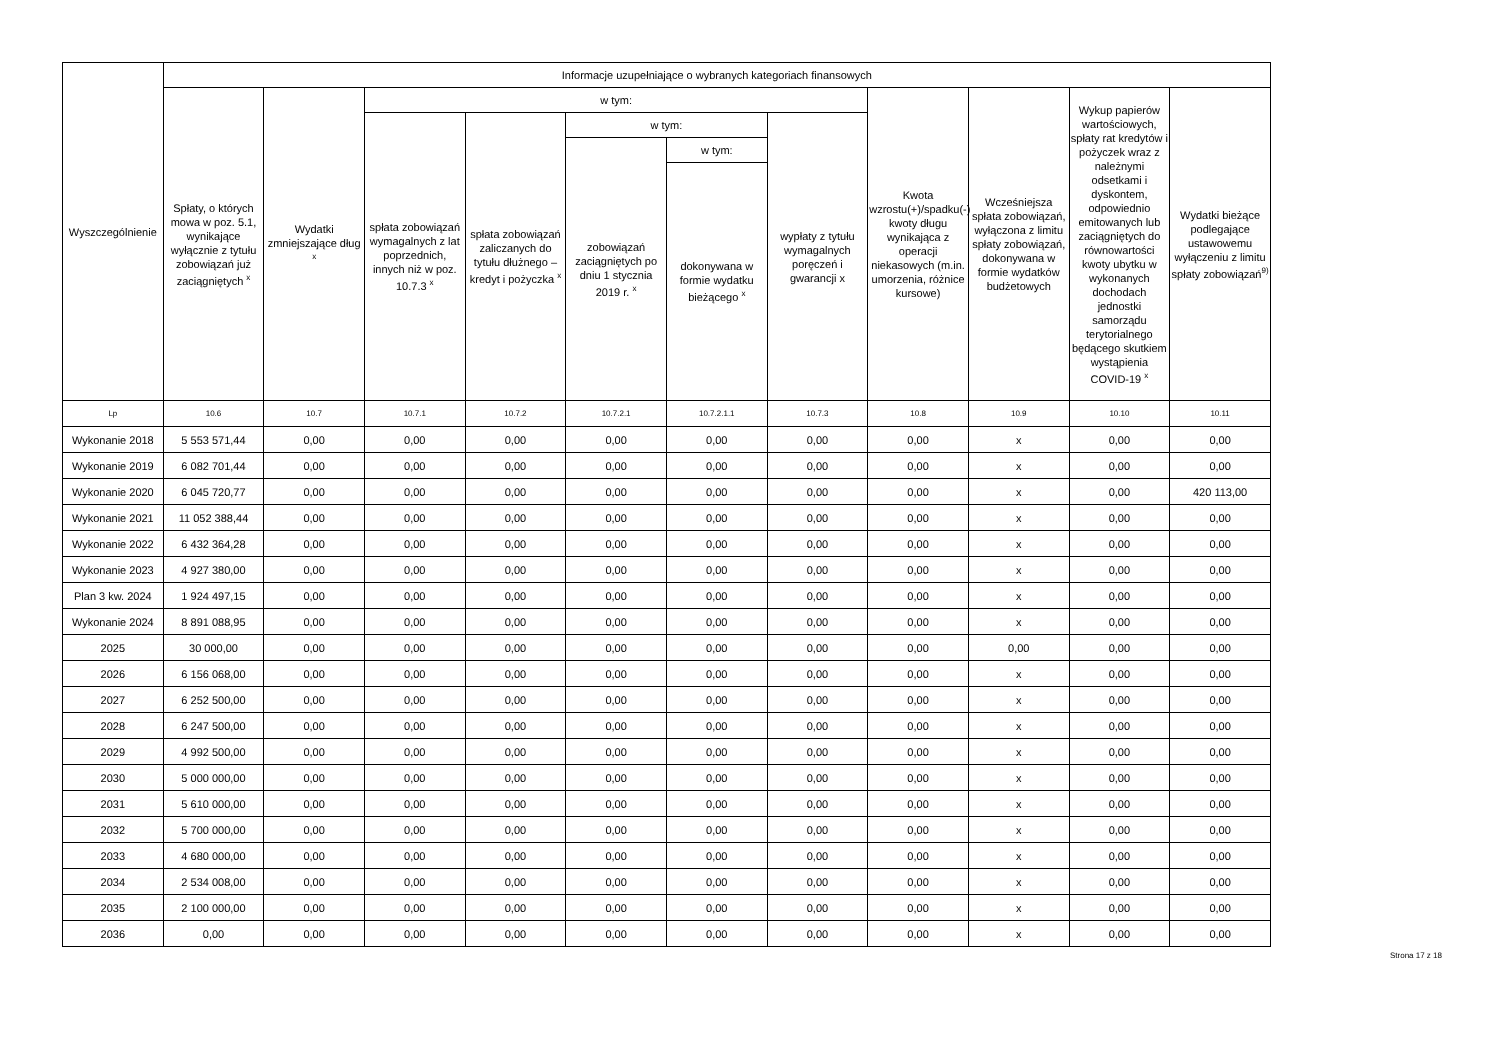| Wyszczególnienie | Informacje uzupełniające o wybranych kategoriach finansowych | | | | | | | | | | |
| --- | --- | --- | --- | --- | --- | --- | --- | --- | --- | --- | --- |
| | Spłaty, o których mowa w poz. 5.1, wynikające wyłącznie z tytułu zobowiązań już zaciągniętych <sup>x</sup> | Wydatki zmniejszające dług <sup>x</sup> | w tym: | | | | | Kwota wzrostu(+)/spadku(-) kwoty długu wynikająca z operacji niekasowych (m.in. umorzenia, różnice kursowe) | Wcześniejsza spłata zobowiązań, wyłączona z limitu spłaty zobowiązań, dokonywana w formie wydatków budżetowych | Wykup papierów wartościowych, spłaty rat kredytów i pożyczek wraz z należnymi odsetkami i dyskontem, odpowiednio emitowanych lub zaciągniętych do równowartości kwoty ubytku w wykonanych dochodach jednostki samorządu terytorialnego będącego skutkiem wystąpienia COVID-19 <sup>x</sup> | Wydatki bieżące podlegające ustawowemu wyłączeniu z limitu spłaty zobowiązań<sup>9)</sup> |
| | | | spłata zobowiązań wymagalnych z lat poprzednich, innych niż w poz. 10.7.3 <sup>x</sup> | spłata zobowiązań zaliczanych do tytułu dłużnego – kredyt i pożyczka <sup>x</sup> | w tym: | | wypłaty z tytułu wymagalnych poręczeń i gwarancji x | | | | |
| | | | | | zobowiązań zaciągniętych po dniu 1 stycznia 2019 r. <sup>x</sup> | w tym: | | | | | |
| | | | | | | dokonywana w formie wydatku bieżącego <sup>x</sup> | | | | | |
| Lp | 10.6 | 10.7 | 10.7.1 | 10.7.2 | 10.7.2.1 | 10.7.2.1.1 | 10.7.3 | 10.8 | 10.9 | 10.10 | 10.11 |
| Wykonanie 2018 | 5 553 571,44 | 0,00 | 0,00 | 0,00 | 0,00 | 0,00 | 0,00 | 0,00 | x | 0,00 | 0,00 |
| Wykonanie 2019 | 6 082 701,44 | 0,00 | 0,00 | 0,00 | 0,00 | 0,00 | 0,00 | 0,00 | x | 0,00 | 0,00 |
| Wykonanie 2020 | 6 045 720,77 | 0,00 | 0,00 | 0,00 | 0,00 | 0,00 | 0,00 | 0,00 | x | 0,00 | 420 113,00 |
| Wykonanie 2021 | 11 052 388,44 | 0,00 | 0,00 | 0,00 | 0,00 | 0,00 | 0,00 | 0,00 | x | 0,00 | 0,00 |
| Wykonanie 2022 | 6 432 364,28 | 0,00 | 0,00 | 0,00 | 0,00 | 0,00 | 0,00 | 0,00 | x | 0,00 | 0,00 |
| Wykonanie 2023 | 4 927 380,00 | 0,00 | 0,00 | 0,00 | 0,00 | 0,00 | 0,00 | 0,00 | x | 0,00 | 0,00 |
| Plan 3 kw. 2024 | 1 924 497,15 | 0,00 | 0,00 | 0,00 | 0,00 | 0,00 | 0,00 | 0,00 | x | 0,00 | 0,00 |
| Wykonanie 2024 | 8 891 088,95 | 0,00 | 0,00 | 0,00 | 0,00 | 0,00 | 0,00 | 0,00 | x | 0,00 | 0,00 |
| 2025 | 30 000,00 | 0,00 | 0,00 | 0,00 | 0,00 | 0,00 | 0,00 | 0,00 | 0,00 | 0,00 | 0,00 |
| 2026 | 6 156 068,00 | 0,00 | 0,00 | 0,00 | 0,00 | 0,00 | 0,00 | 0,00 | x | 0,00 | 0,00 |
| 2027 | 6 252 500,00 | 0,00 | 0,00 | 0,00 | 0,00 | 0,00 | 0,00 | 0,00 | x | 0,00 | 0,00 |
| 2028 | 6 247 500,00 | 0,00 | 0,00 | 0,00 | 0,00 | 0,00 | 0,00 | 0,00 | x | 0,00 | 0,00 |
| 2029 | 4 992 500,00 | 0,00 | 0,00 | 0,00 | 0,00 | 0,00 | 0,00 | 0,00 | x | 0,00 | 0,00 |
| 2030 | 5 000 000,00 | 0,00 | 0,00 | 0,00 | 0,00 | 0,00 | 0,00 | 0,00 | x | 0,00 | 0,00 |
| 2031 | 5 610 000,00 | 0,00 | 0,00 | 0,00 | 0,00 | 0,00 | 0,00 | 0,00 | x | 0,00 | 0,00 |
| 2032 | 5 700 000,00 | 0,00 | 0,00 | 0,00 | 0,00 | 0,00 | 0,00 | 0,00 | x | 0,00 | 0,00 |
| 2033 | 4 680 000,00 | 0,00 | 0,00 | 0,00 | 0,00 | 0,00 | 0,00 | 0,00 | x | 0,00 | 0,00 |
| 2034 | 2 534 008,00 | 0,00 | 0,00 | 0,00 | 0,00 | 0,00 | 0,00 | 0,00 | x | 0,00 | 0,00 |
| 2035 | 2 100 000,00 | 0,00 | 0,00 | 0,00 | 0,00 | 0,00 | 0,00 | 0,00 | x | 0,00 | 0,00 |
| 2036 | 0,00 | 0,00 | 0,00 | 0,00 | 0,00 | 0,00 | 0,00 | 0,00 | x | 0,00 | 0,00 |
Strona 17 z 18